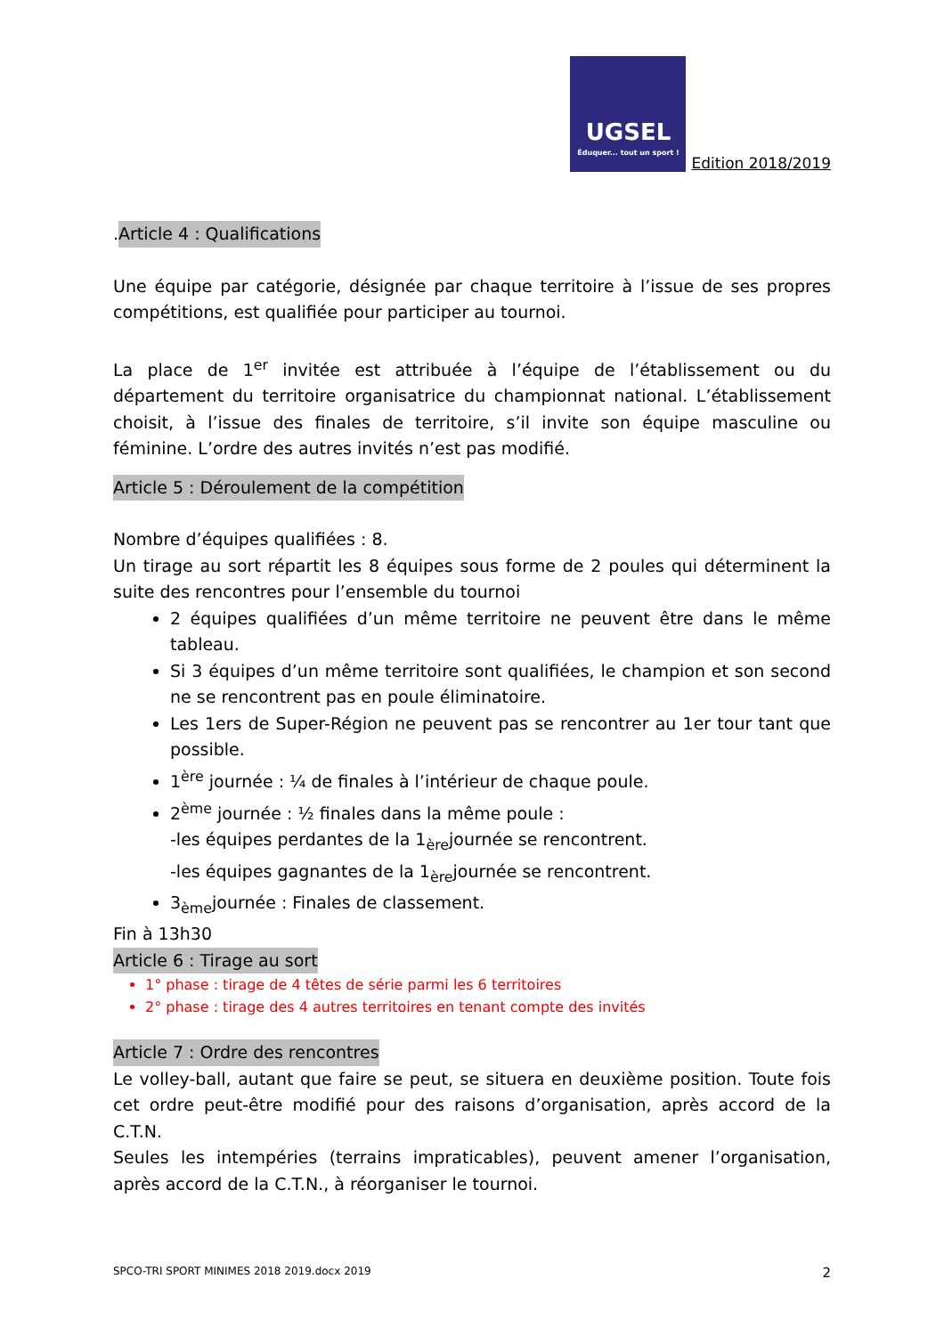UGSEL
Éduquer... tout un sport !
Edition 2018/2019
.Article 4 : Qualifications
Une équipe par catégorie, désignée par chaque territoire à l’issue de ses propres compétitions, est qualifiée pour participer au tournoi.
La place de 1<sup>er</sup> invitée est attribuée à l’équipe de l’établissement ou du département du territoire organisatrice du championnat national. L’établissement choisit, à l’issue des finales de territoire, s’il invite son équipe masculine ou féminine. L’ordre des autres invités n’est pas modifié.
Article 5 : Déroulement de la compétition
Nombre d’équipes qualifiées : 8.
Un tirage au sort répartit les 8 équipes sous forme de 2 poules qui déterminent la suite des rencontres pour l’ensemble du tournoi
2 équipes qualifiées d’un même territoire ne peuvent être dans le même tableau.
Si 3 équipes d’un même territoire sont qualifiées, le champion et son second ne se rencontrent pas en poule éliminatoire.
Les 1ers de Super-Région ne peuvent pas se rencontrer au 1er tour tant que possible.
1<sup>ère</sup> journée : ¼ de finales à l’intérieur de chaque poule.
2<sup>ème</sup> journée : ½ finales dans la même poule :
-les équipes perdantes de la 1<sub>ère</sub>journée se rencontrent.
-les équipes gagnantes de la 1<sub>ère</sub>journée se rencontrent.
3<sub>ème</sub>journée : Finales de classement.
Fin à 13h30
Article 6 : Tirage au sort
1° phase : tirage de 4 têtes de série parmi les 6 territoires
2° phase : tirage des 4 autres territoires en tenant compte des invités
Article 7 : Ordre des rencontres
Le volley-ball, autant que faire se peut, se situera en deuxième position. Toute fois cet ordre peut-être modifié pour des raisons d’organisation, après accord de la C.T.N.
Seules les intempéries (terrains impraticables), peuvent amener l’organisation, après accord de la C.T.N., à réorganiser le tournoi.
SPCO-TRI SPORT MINIMES 2018 2019.docx 2019 2